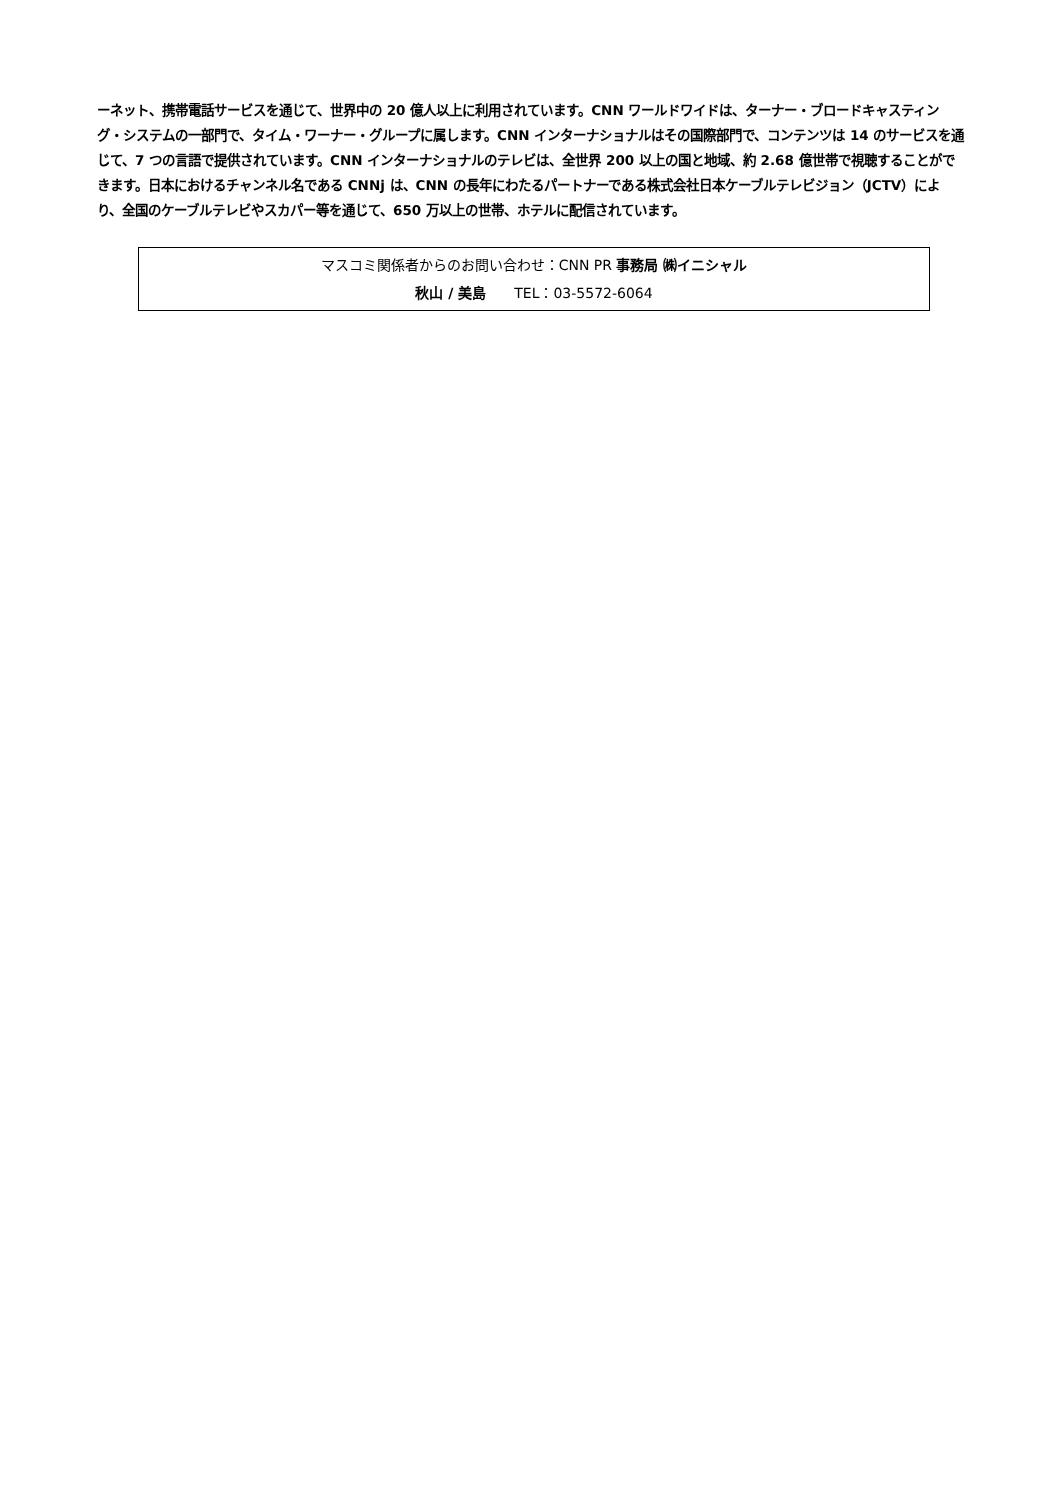ーネット、携帯電話サービスを通じて、世界中の 20 億人以上に利用されています。CNN ワールドワイドは、ターナー・ブロードキャスティング・システムの一部門で、タイム・ワーナー・グループに属します。CNN インターナショナルはその国際部門で、コンテンツは 14 のサービスを通じて、7 つの言語で提供されています。CNN インターナショナルのテレビは、全世界 200 以上の国と地域、約 2.68 億世帯で視聴することができます。日本におけるチャンネル名である CNNj は、CNN の長年にわたるパートナーである株式会社日本ケーブルテレビジョン（JCTV）により、全国のケーブルテレビやスカパー等を通じて、650 万以上の世帯、ホテルに配信されています。
マスコミ関係者からのお問い合わせ：CNN PR 事務局 ㈱イニシャル
秋山 / 美島　　TEL：03-5572-6064